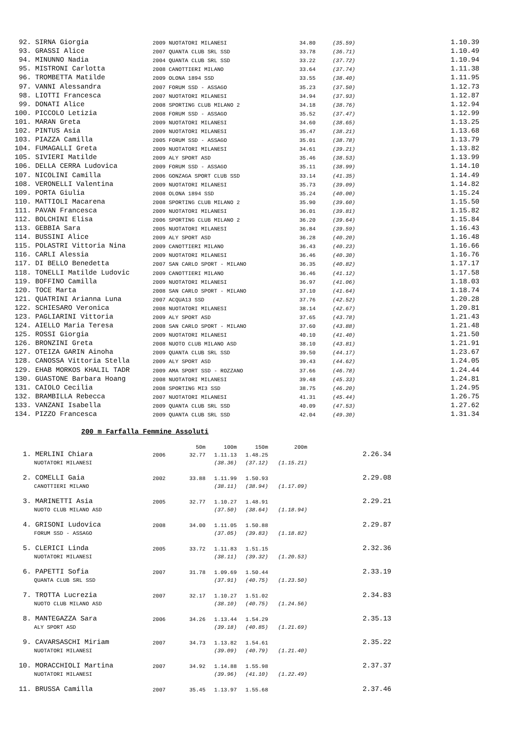| 92. SIRNA Giorgia | 2009 NUOTATORI MILANESI | 34.80 | (35.59) | 1.10.39 |
| 93. GRASSI Alice | 2007 QUANTA CLUB SRL SSD | 33.78 | (36.71) | 1.10.49 |
| 94. MINUNNO Nadia | 2004 QUANTA CLUB SRL SSD | 33.22 | (37.72) | 1.10.94 |
| 95. MISTRONI Carlotta | 2008 CANOTTIERI MILANO | 33.64 | (37.74) | 1.11.38 |
| 96. TROMBETTA Matilde | 2009 OLONA 1894 SSD | 33.55 | (38.40) | 1.11.95 |
| 97. VANNI Alessandra | 2007 FORUM SSD - ASSAGO | 35.23 | (37.50) | 1.12.73 |
| 98. LIOTTI Francesca | 2007 NUOTATORI MILANESI | 34.94 | (37.93) | 1.12.87 |
| 99. DONATI Alice | 2008 SPORTING CLUB MILANO 2 | 34.18 | (38.76) | 1.12.94 |
| 100. PICCOLO Letizia | 2008 FORUM SSD - ASSAGO | 35.52 | (37.47) | 1.12.99 |
| 101. MARAN Greta | 2009 NUOTATORI MILANESI | 34.60 | (38.65) | 1.13.25 |
| 102. PINTUS Asia | 2009 NUOTATORI MILANESI | 35.47 | (38.21) | 1.13.68 |
| 103. PIAZZA Camilla | 2005 FORUM SSD - ASSAGO | 35.01 | (38.78) | 1.13.79 |
| 104. FUMAGALLI Greta | 2009 NUOTATORI MILANESI | 34.61 | (39.21) | 1.13.82 |
| 105. SIVIERI Matilde | 2009 ALY SPORT ASD | 35.46 | (38.53) | 1.13.99 |
| 106. DELLA CERRA Ludovica | 2009 FORUM SSD - ASSAGO | 35.11 | (38.99) | 1.14.10 |
| 107. NICOLINI Camilla | 2006 GONZAGA SPORT CLUB SSD | 33.14 | (41.35) | 1.14.49 |
| 108. VERONELLI Valentina | 2009 NUOTATORI MILANESI | 35.73 | (39.09) | 1.14.82 |
| 109. PORTA Giulia | 2008 OLONA 1894 SSD | 35.24 | (40.00) | 1.15.24 |
| 110. MATTIOLI Macarena | 2008 SPORTING CLUB MILANO 2 | 35.90 | (39.60) | 1.15.50 |
| 111. PAVAN Francesca | 2009 NUOTATORI MILANESI | 36.01 | (39.81) | 1.15.82 |
| 112. BOLCHINI Elisa | 2006 SPORTING CLUB MILANO 2 | 36.20 | (39.64) | 1.15.84 |
| 113. GEBBIA Sara | 2005 NUOTATORI MILANESI | 36.84 | (39.59) | 1.16.43 |
| 114. BUSSINI Alice | 2009 ALY SPORT ASD | 36.28 | (40.20) | 1.16.48 |
| 115. POLASTRI Vittoria Nina | 2009 CANOTTIERI MILANO | 36.43 | (40.23) | 1.16.66 |
| 116. CARLI Alessia | 2009 NUOTATORI MILANESI | 36.46 | (40.30) | 1.16.76 |
| 117. DI BELLO Benedetta | 2007 SAN CARLO SPORT - MILANO | 36.35 | (40.82) | 1.17.17 |
| 118. TONELLI Matilde Ludovic | 2009 CANOTTIERI MILANO | 36.46 | (41.12) | 1.17.58 |
| 119. BOFFINO Camilla | 2009 NUOTATORI MILANESI | 36.97 | (41.06) | 1.18.03 |
| 120. TOCE Marta | 2008 SAN CARLO SPORT - MILANO | 37.10 | (41.64) | 1.18.74 |
| 121. QUATRINI Arianna Luna | 2007 ACQUA13 SSD | 37.76 | (42.52) | 1.20.28 |
| 122. SCHIESARO Veronica | 2008 NUOTATORI MILANESI | 38.14 | (42.67) | 1.20.81 |
| 123. PAGLIARINI Vittoria | 2009 ALY SPORT ASD | 37.65 | (43.78) | 1.21.43 |
| 124. AIELLO Maria Teresa | 2008 SAN CARLO SPORT - MILANO | 37.60 | (43.88) | 1.21.48 |
| 125. ROSSI Giorgia | 2009 NUOTATORI MILANESI | 40.10 | (41.40) | 1.21.50 |
| 126. BRONZINI Greta | 2008 NUOTO CLUB MILANO ASD | 38.10 | (43.81) | 1.21.91 |
| 127. OTEIZA GARIN Ainoha | 2009 QUANTA CLUB SRL SSD | 39.50 | (44.17) | 1.23.67 |
| 128. CANOSSA Vittoria Stella | 2009 ALY SPORT ASD | 39.43 | (44.62) | 1.24.05 |
| 129. EHAB MORKOS KHALIL TADR | 2009 AMA SPORT SSD - ROZZANO | 37.66 | (46.78) | 1.24.44 |
| 130. GUASTONE Barbara Hoang | 2008 NUOTATORI MILANESI | 39.48 | (45.33) | 1.24.81 |
| 131. CAIOLO Cecilia | 2008 SPORTING MI3 SSD | 38.75 | (46.20) | 1.24.95 |
| 132. BRAMBILLA Rebecca | 2007 NUOTATORI MILANESI | 41.31 | (45.44) | 1.26.75 |
| 133. VANZANI Isabella | 2009 QUANTA CLUB SRL SSD | 40.09 | (47.53) | 1.27.62 |
| 134. PIZZO Francesca | 2009 QUANTA CLUB SRL SSD | 42.04 | (49.30) | 1.31.34 |
200 m Farfalla Femmine Assoluti
| | | 50m | 100m | 150m | 200m | |
| 1. MERLINI Chiara | 2006 | 32.77 | 1.11.13 | 1.48.25 | | 2.26.34 |
| NUOTATORI MILANESI | | | (38.36) | (37.12) | (1.15.21) | |
| 2. COMELLI Gaia | 2002 | 33.88 | 1.11.99 | 1.50.93 | | 2.29.08 |
| CANOTTIERI MILANO | | | (38.11) | (38.94) | (1.17.09) | |
| 3. MARINETTI Asia | 2005 | 32.77 | 1.10.27 | 1.48.91 | | 2.29.21 |
| NUOTO CLUB MILANO ASD | | | (37.50) | (38.64) | (1.18.94) | |
| 4. GRISONI Ludovica | 2008 | 34.00 | 1.11.05 | 1.50.88 | | 2.29.87 |
| FORUM SSD - ASSAGO | | | (37.05) | (39.83) | (1.18.82) | |
| 5. CLERICI Linda | 2005 | 33.72 | 1.11.83 | 1.51.15 | | 2.32.36 |
| NUOTATORI MILANESI | | | (38.11) | (39.32) | (1.20.53) | |
| 6. PAPETTI Sofia | 2007 | 31.78 | 1.09.69 | 1.50.44 | | 2.33.19 |
| QUANTA CLUB SRL SSD | | | (37.91) | (40.75) | (1.23.50) | |
| 7. TROTTA Lucrezia | 2007 | 32.17 | 1.10.27 | 1.51.02 | | 2.34.83 |
| NUOTO CLUB MILANO ASD | | | (38.10) | (40.75) | (1.24.56) | |
| 8. MANTEGAZZA Sara | 2006 | 34.26 | 1.13.44 | 1.54.29 | | 2.35.13 |
| ALY SPORT ASD | | | (39.18) | (40.85) | (1.21.69) | |
| 9. CAVARSASCHI Miriam | 2007 | 34.73 | 1.13.82 | 1.54.61 | | 2.35.22 |
| NUOTATORI MILANESI | | | (39.09) | (40.79) | (1.21.40) | |
| 10. MORACCHIOLI Martina | 2007 | 34.92 | 1.14.88 | 1.55.98 | | 2.37.37 |
| NUOTATORI MILANESI | | | (39.96) | (41.10) | (1.22.49) | |
| 11. BRUSSA Camilla | 2007 | 35.45 | 1.13.97 | 1.55.68 | | 2.37.46 |